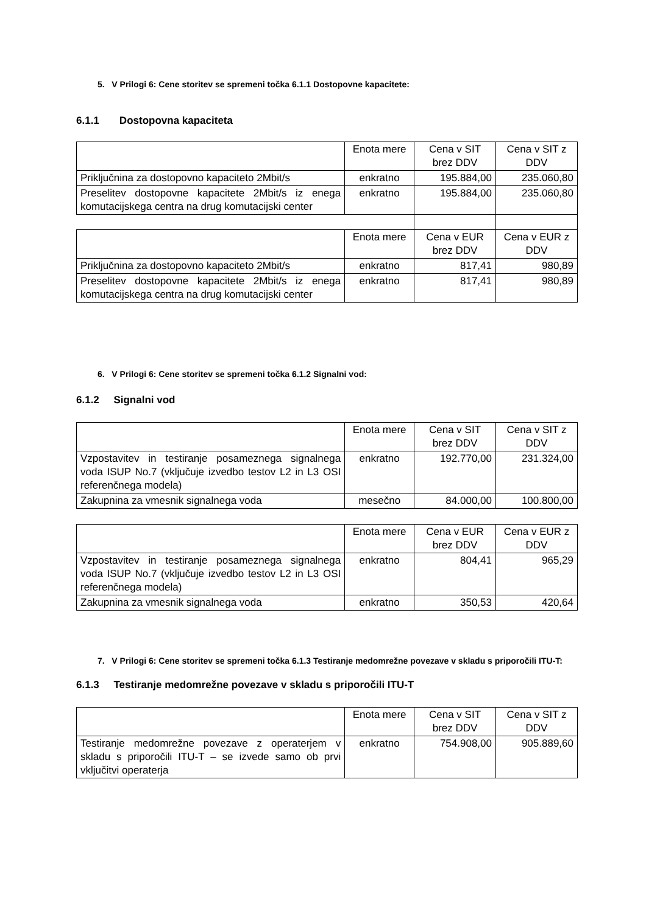5. V Prilogi 6: Cene storitev se spremeni točka 6.1.1 Dostopovne kapacitete:
6.1.1 Dostopovna kapaciteta
| | Enota mere | Cena v SIT brez DDV | Cena v SIT z DDV |
| Priključnina za dostopovno kapaciteto 2Mbit/s | enkratno | 195.884,00 | 235.060,80 |
| Preselitev dostopovne kapacitete 2Mbit/s iz enega komutacijskega centra na drug komutacijski center | enkratno | 195.884,00 | 235.060,80 |
| | Enota mere | Cena v EUR brez DDV | Cena v EUR z DDV |
| Priključnina za dostopovno kapaciteto 2Mbit/s | enkratno | 817,41 | 980,89 |
| Preselitev dostopovne kapacitete 2Mbit/s iz enega komutacijskega centra na drug komutacijski center | enkratno | 817,41 | 980,89 |
6. V Prilogi 6: Cene storitev se spremeni točka 6.1.2 Signalni vod:
6.1.2 Signalni vod
| | Enota mere | Cena v SIT brez DDV | Cena v SIT z DDV |
| Vzpostavitev in testiranje posameznega signalnega voda ISUP No.7 (vključuje izvedbo testov L2 in L3 OSI referenčnega modela) | enkratno | 192.770,00 | 231.324,00 |
| Zakupnina za vmesnik signalnega voda | mesečno | 84.000,00 | 100.800,00 |
| | Enota mere | Cena v EUR brez DDV | Cena v EUR z DDV |
| Vzpostavitev in testiranje posameznega signalnega voda ISUP No.7 (vključuje izvedbo testov L2 in L3 OSI referenčnega modela) | enkratno | 804,41 | 965,29 |
| Zakupnina za vmesnik signalnega voda | enkratno | 350,53 | 420,64 |
7. V Prilogi 6: Cene storitev se spremeni točka 6.1.3 Testiranje medomrežne povezave v skladu s priporočili ITU-T:
6.1.3 Testiranje medomrežne povezave v skladu s priporočili ITU-T
| | Enota mere | Cena v SIT brez DDV | Cena v SIT z DDV |
| Testiranje medomrežne povezave z operaterjem v skladu s priporočili ITU-T – se izvede samo ob prvi vključitvi operaterja | enkratno | 754.908,00 | 905.889,60 |